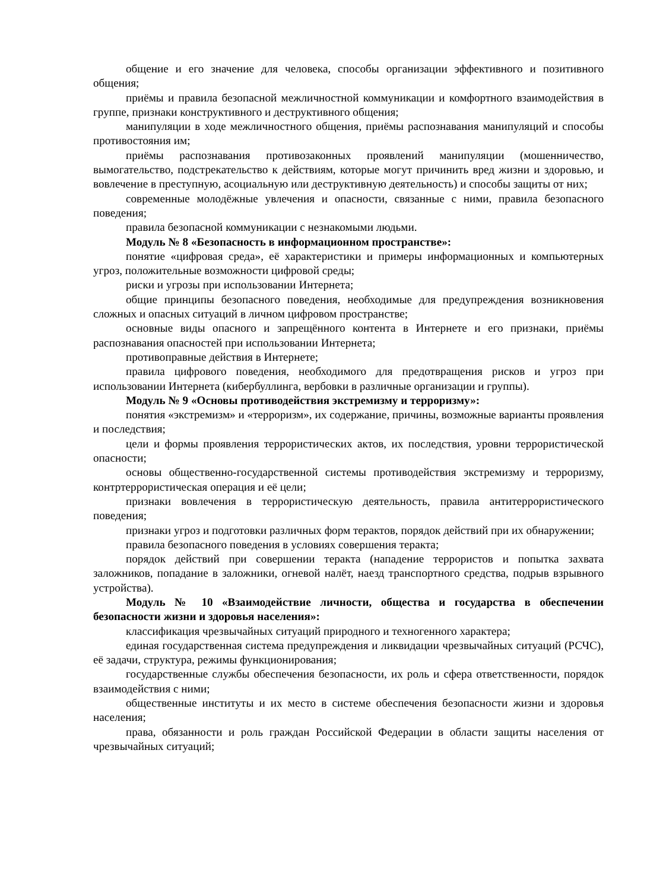общение и его значение для человека, способы организации эффективного и позитивного общения;
приёмы и правила безопасной межличностной коммуникации и комфортного взаимодействия в группе, признаки конструктивного и деструктивного общения;
манипуляции в ходе межличностного общения, приёмы распознавания манипуляций и способы противостояния им;
приёмы распознавания противозаконных проявлений манипуляции (мошенничество, вымогательство, подстрекательство к действиям, которые могут причинить вред жизни и здоровью, и вовлечение в преступную, асоциальную или деструктивную деятельность) и способы защиты от них;
современные молодёжные увлечения и опасности, связанные с ними, правила безопасного поведения;
правила безопасной коммуникации с незнакомыми людьми.
Модуль № 8 «Безопасность в информационном пространстве»:
понятие «цифровая среда», её характеристики и примеры информационных и компьютерных угроз, положительные возможности цифровой среды;
риски и угрозы при использовании Интернета;
общие принципы безопасного поведения, необходимые для предупреждения возникновения сложных и опасных ситуаций в личном цифровом пространстве;
основные виды опасного и запрещённого контента в Интернете и его признаки, приёмы распознавания опасностей при использовании Интернета;
противоправные действия в Интернете;
правила цифрового поведения, необходимого для предотвращения рисков и угроз при использовании Интернета (кибербуллинга, вербовки в различные организации и группы).
Модуль № 9 «Основы противодействия экстремизму и терроризму»:
понятия «экстремизм» и «терроризм», их содержание, причины, возможные варианты проявления и последствия;
цели и формы проявления террористических актов, их последствия, уровни террористической опасности;
основы общественно-государственной системы противодействия экстремизму и терроризму, контртеррористическая операция и её цели;
признаки вовлечения в террористическую деятельность, правила антитеррористического поведения;
признаки угроз и подготовки различных форм терактов, порядок действий при их обнаружении;
правила безопасного поведения в условиях совершения теракта;
порядок действий при совершении теракта (нападение террористов и попытка захвата заложников, попадание в заложники, огневой налёт, наезд транспортного средства, подрыв взрывного устройства).
Модуль № 10 «Взаимодействие личности, общества и государства в обеспечении безопасности жизни и здоровья населения»:
классификация чрезвычайных ситуаций природного и техногенного характера;
единая государственная система предупреждения и ликвидации чрезвычайных ситуаций (РСЧС), её задачи, структура, режимы функционирования;
государственные службы обеспечения безопасности, их роль и сфера ответственности, порядок взаимодействия с ними;
общественные институты и их место в системе обеспечения безопасности жизни и здоровья населения;
права, обязанности и роль граждан Российской Федерации в области защиты населения от чрезвычайных ситуаций;